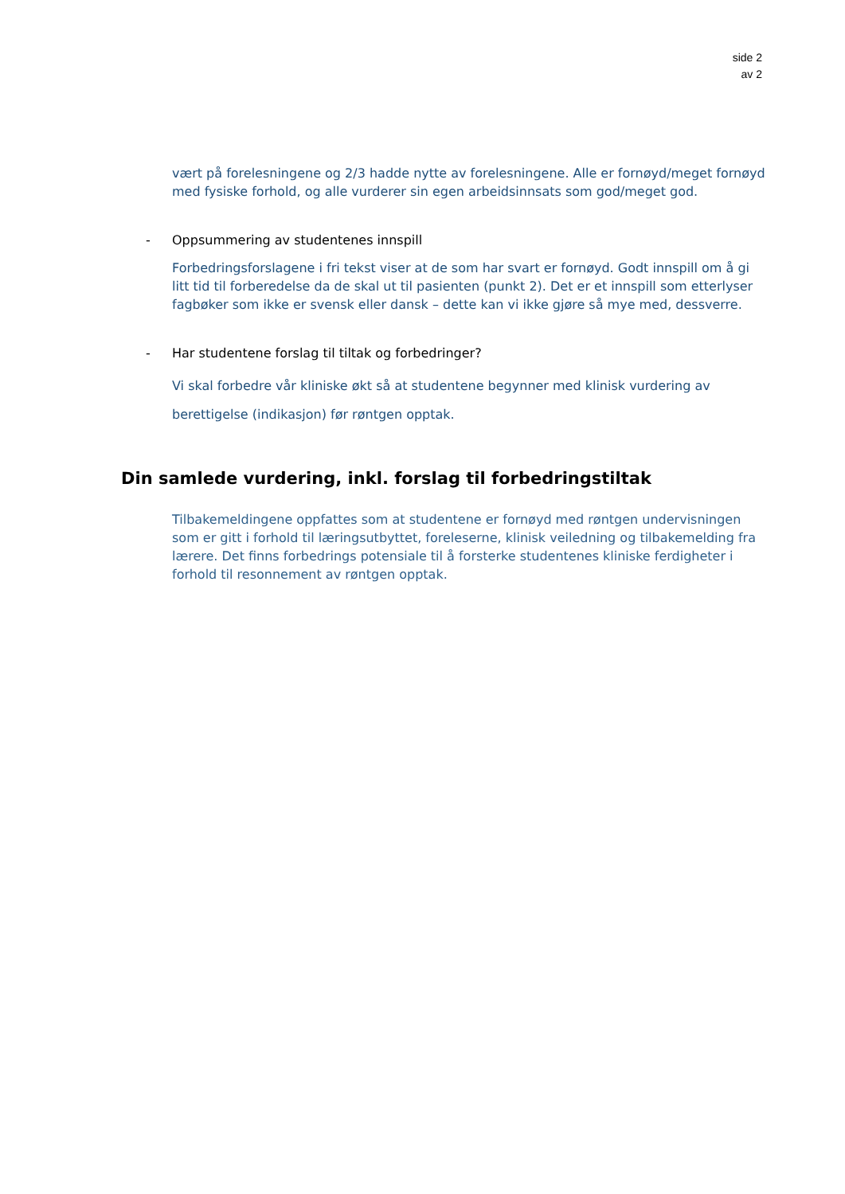side 2
av 2
vært på forelesningene og 2/3 hadde nytte av forelesningene. Alle er fornøyd/meget fornøyd med fysiske forhold, og alle vurderer sin egen arbeidsinnsats som god/meget god.
- Oppsummering av studentenes innspill
Forbedringsforslagene i fri tekst viser at de som har svart er fornøyd. Godt innspill om å gi litt tid til forberedelse da de skal ut til pasienten (punkt 2). Det er et innspill som etterlyser fagbøker som ikke er svensk eller dansk – dette kan vi ikke gjøre så mye med, dessverre.
- Har studentene forslag til tiltak og forbedringer?
Vi skal forbedre vår kliniske økt så at studentene begynner med klinisk vurdering av berettigelse (indikasjon) før røntgen opptak.
Din samlede vurdering, inkl. forslag til forbedringstiltak
Tilbakemeldingene oppfattes som at studentene er fornøyd med røntgen undervisningen som er gitt i forhold til læringsutbyttet, foreleserne, klinisk veiledning og tilbakemelding fra lærere. Det finns forbedrings potensiale til å forsterke studentenes kliniske ferdigheter i forhold til resonnement av røntgen opptak.